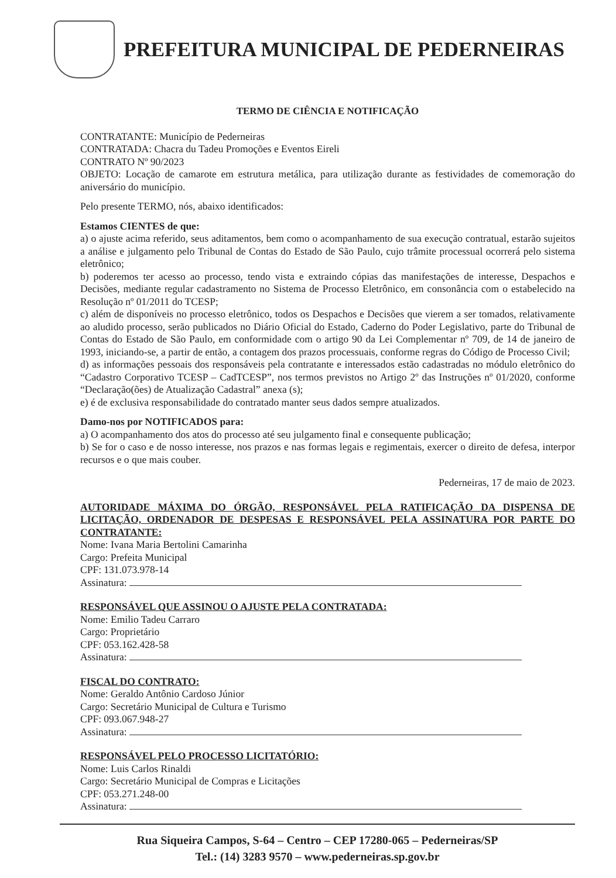PREFEITURA MUNICIPAL DE PEDERNEIRAS
TERMO DE CIÊNCIA E NOTIFICAÇÃO
CONTRATANTE: Município de Pederneiras
CONTRATADA: Chacra du Tadeu Promoções e Eventos Eireli
CONTRATO Nº 90/2023
OBJETO: Locação de camarote em estrutura metálica, para utilização durante as festividades de comemoração do aniversário do município.
Pelo presente TERMO, nós, abaixo identificados:
Estamos CIENTES de que:
a) o ajuste acima referido, seus aditamentos, bem como o acompanhamento de sua execução contratual, estarão sujeitos a análise e julgamento pelo Tribunal de Contas do Estado de São Paulo, cujo trâmite processual ocorrerá pelo sistema eletrônico;
b) poderemos ter acesso ao processo, tendo vista e extraindo cópias das manifestações de interesse, Despachos e Decisões, mediante regular cadastramento no Sistema de Processo Eletrônico, em consonância com o estabelecido na Resolução nº 01/2011 do TCESP;
c) além de disponíveis no processo eletrônico, todos os Despachos e Decisões que vierem a ser tomados, relativamente ao aludido processo, serão publicados no Diário Oficial do Estado, Caderno do Poder Legislativo, parte do Tribunal de Contas do Estado de São Paulo, em conformidade com o artigo 90 da Lei Complementar nº 709, de 14 de janeiro de 1993, iniciando-se, a partir de então, a contagem dos prazos processuais, conforme regras do Código de Processo Civil;
d) as informações pessoais dos responsáveis pela contratante e interessados estão cadastradas no módulo eletrônico do “Cadastro Corporativo TCESP – CadTCESP”, nos termos previstos no Artigo 2º das Instruções nº 01/2020, conforme “Declaração(ões) de Atualização Cadastral” anexa (s);
e) é de exclusiva responsabilidade do contratado manter seus dados sempre atualizados.
Damo-nos por NOTIFICADOS para:
a) O acompanhamento dos atos do processo até seu julgamento final e consequente publicação;
b) Se for o caso e de nosso interesse, nos prazos e nas formas legais e regimentais, exercer o direito de defesa, interpor recursos e o que mais couber.
Pederneiras, 17 de maio de 2023.
AUTORIDADE MÁXIMA DO ÓRGÃO, RESPONSÁVEL PELA RATIFICAÇÃO DA DISPENSA DE LICITAÇÃO, ORDENADOR DE DESPESAS E RESPONSÁVEL PELA ASSINATURA POR PARTE DO CONTRATANTE:
Nome: Ivana Maria Bertolini Camarinha
Cargo: Prefeita Municipal
CPF: 131.073.978-14
Assinatura:
RESPONSÁVEL QUE ASSINOU O AJUSTE PELA CONTRATADA:
Nome: Emilio Tadeu Carraro
Cargo: Proprietário
CPF: 053.162.428-58
Assinatura:
FISCAL DO CONTRATO:
Nome: Geraldo Antônio Cardoso Júnior
Cargo: Secretário Municipal de Cultura e Turismo
CPF: 093.067.948-27
Assinatura:
RESPONSÁVEL PELO PROCESSO LICITATÓRIO:
Nome: Luis Carlos Rinaldi
Cargo: Secretário Municipal de Compras e Licitações
CPF: 053.271.248-00
Assinatura:
Rua Siqueira Campos, S-64 – Centro – CEP 17280-065 – Pederneiras/SP
Tel.: (14) 3283 9570 – www.pederneiras.sp.gov.br